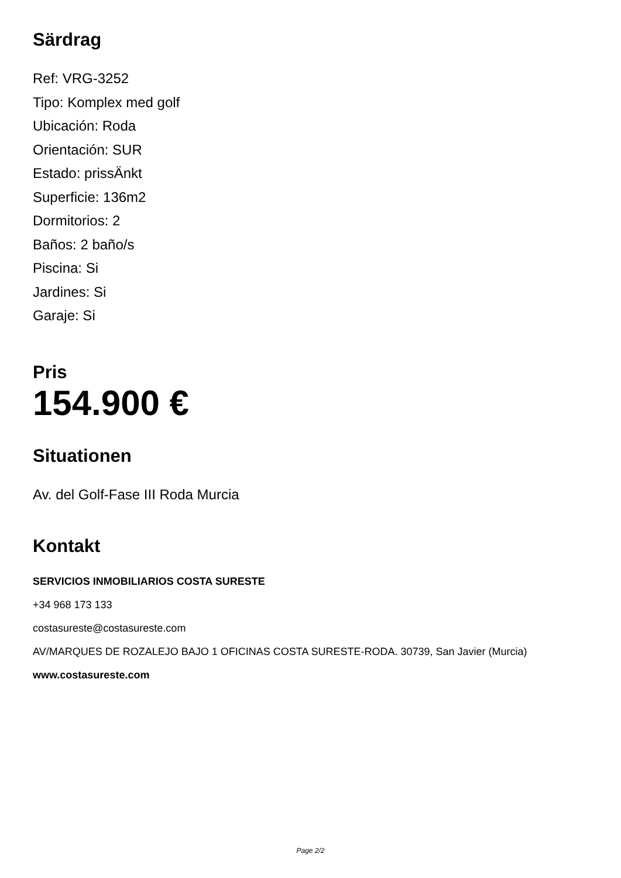Särdrag
Ref: VRG-3252
Tipo: Komplex med golf
Ubicación: Roda
Orientación: SUR
Estado: prissÄnkt
Superficie: 136m2
Dormitorios: 2
Baños: 2 baño/s
Piscina: Si
Jardines: Si
Garaje: Si
Pris
154.900 €
Situationen
Av. del Golf-Fase III Roda Murcia
Kontakt
SERVICIOS INMOBILIARIOS COSTA SURESTE
+34 968 173 133
costasureste@costasureste.com
AV/MARQUES DE ROZALEJO BAJO 1 OFICINAS COSTA SURESTE-RODA. 30739, San Javier (Murcia)
www.costasureste.com
Page 2/2